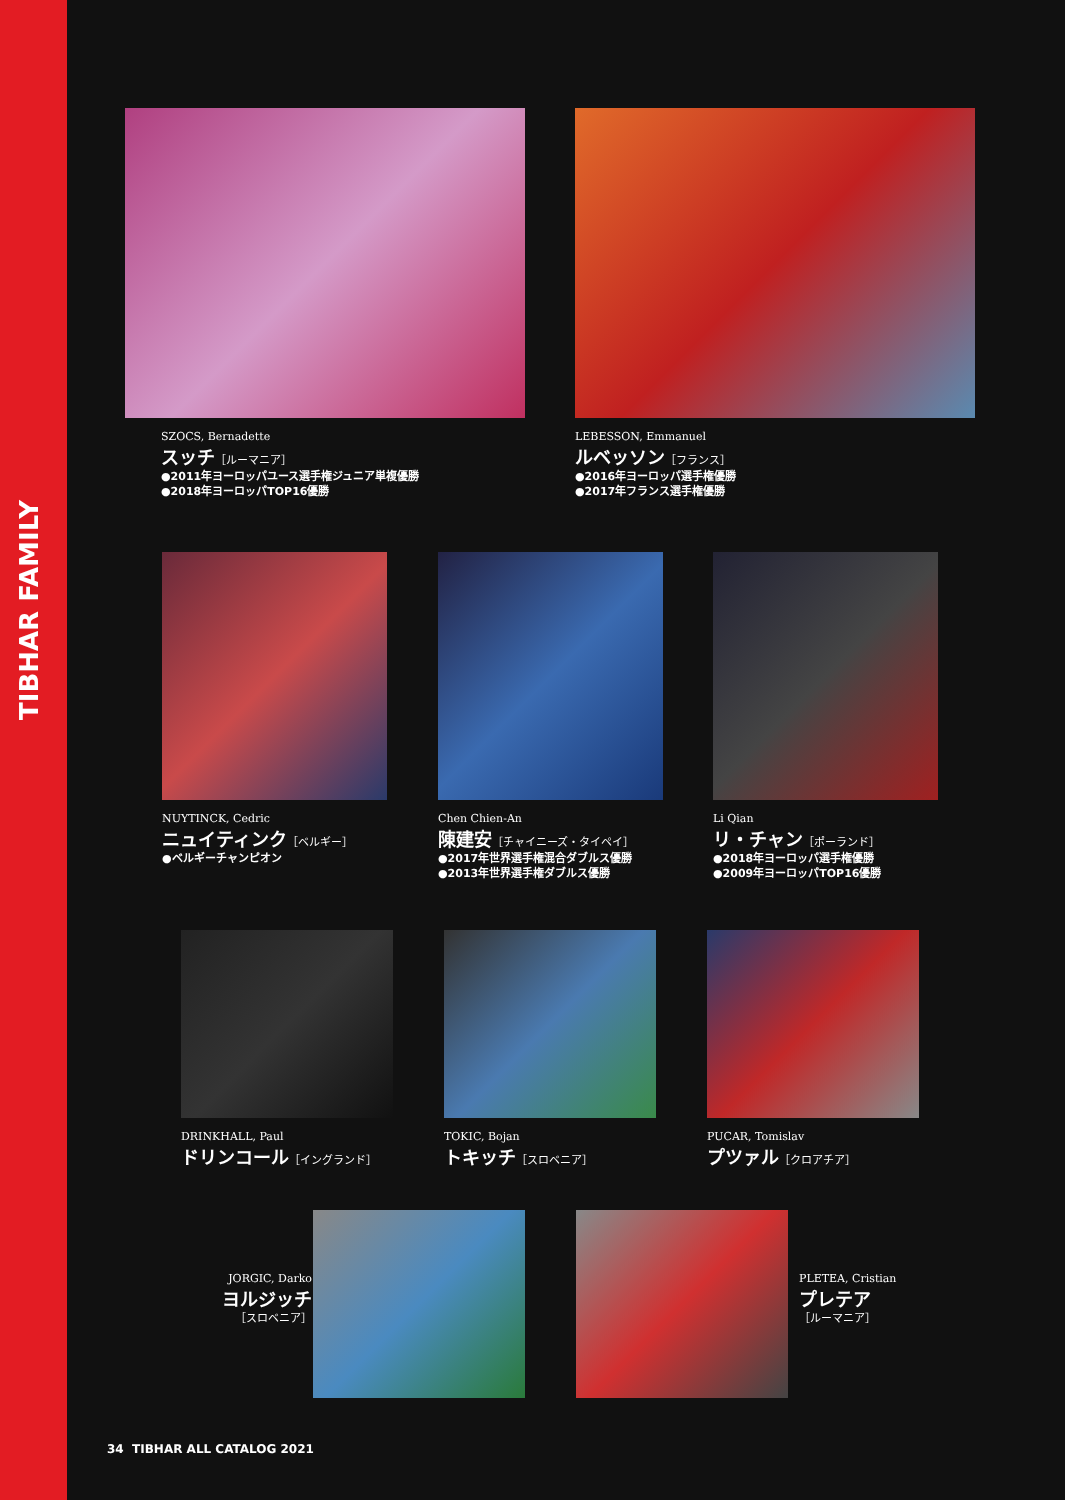TIBHAR FAMILY
SZOCS, Bernadette
スッチ［ルーマニア］
●2011年ヨーロッパユース選手権ジュニア単複優勝
●2018年ヨーロッパTOP16優勝
LEBESSON, Emmanuel
ルベッソン［フランス］
●2016年ヨーロッパ選手権優勝
●2017年フランス選手権優勝
NUYTINCK, Cedric
ニュイティンク［ベルギー］
●ベルギーチャンピオン
Chen Chien-An
陳建安［チャイニーズ・タイペイ］
●2017年世界選手権混合ダブルス優勝
●2013年世界選手権ダブルス優勝
Li Qian
リ・チャン［ポーランド］
●2018年ヨーロッパ選手権優勝
●2009年ヨーロッパTOP16優勝
DRINKHALL, Paul
ドリンコール［イングランド］
TOKIC, Bojan
トキッチ［スロベニア］
PUCAR, Tomislav
プツァル［クロアチア］
JORGIC, Darko
ヨルジッチ
［スロベニア］
PLETEA, Cristian
プレテア
［ルーマニア］
34 TIBHAR ALL CATALOG 2021